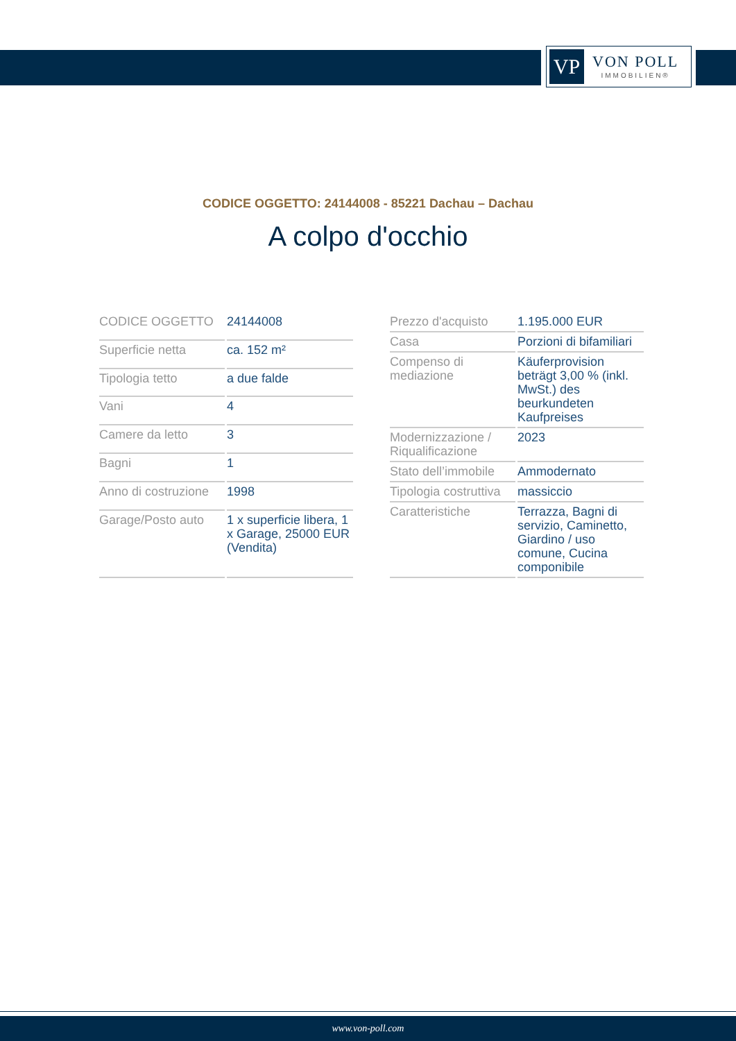VP
VON POLL
IMMOBILIEN®
CODICE OGGETTO: 24144008 - 85221 Dachau – Dachau
A colpo d'occhio
| CODICE OGGETTO | 24144008 |
| Superficie netta | ca. 152 m² |
| Tipologia tetto | a due falde |
| Vani | 4 |
| Camere da letto | 3 |
| Bagni | 1 |
| Anno di costruzione | 1998 |
| Garage/Posto auto | 1 x superficie libera, 1 x Garage, 25000 EUR (Vendita) |
| Prezzo d'acquisto | 1.195.000 EUR |
| Casa | Porzioni di bifamiliari |
| Compenso di mediazione | Käuferprovision beträgt 3,00 % (inkl. MwSt.) des beurkundeten Kaufpreises |
| Modernizzazione / Riqualificazione | 2023 |
| Stato dell’immobile | Ammodernato |
| Tipologia costruttiva | massiccio |
| Caratteristiche | Terrazza, Bagni di servizio, Caminetto, Giardino / uso comune, Cucina componibile |
www.von-poll.com